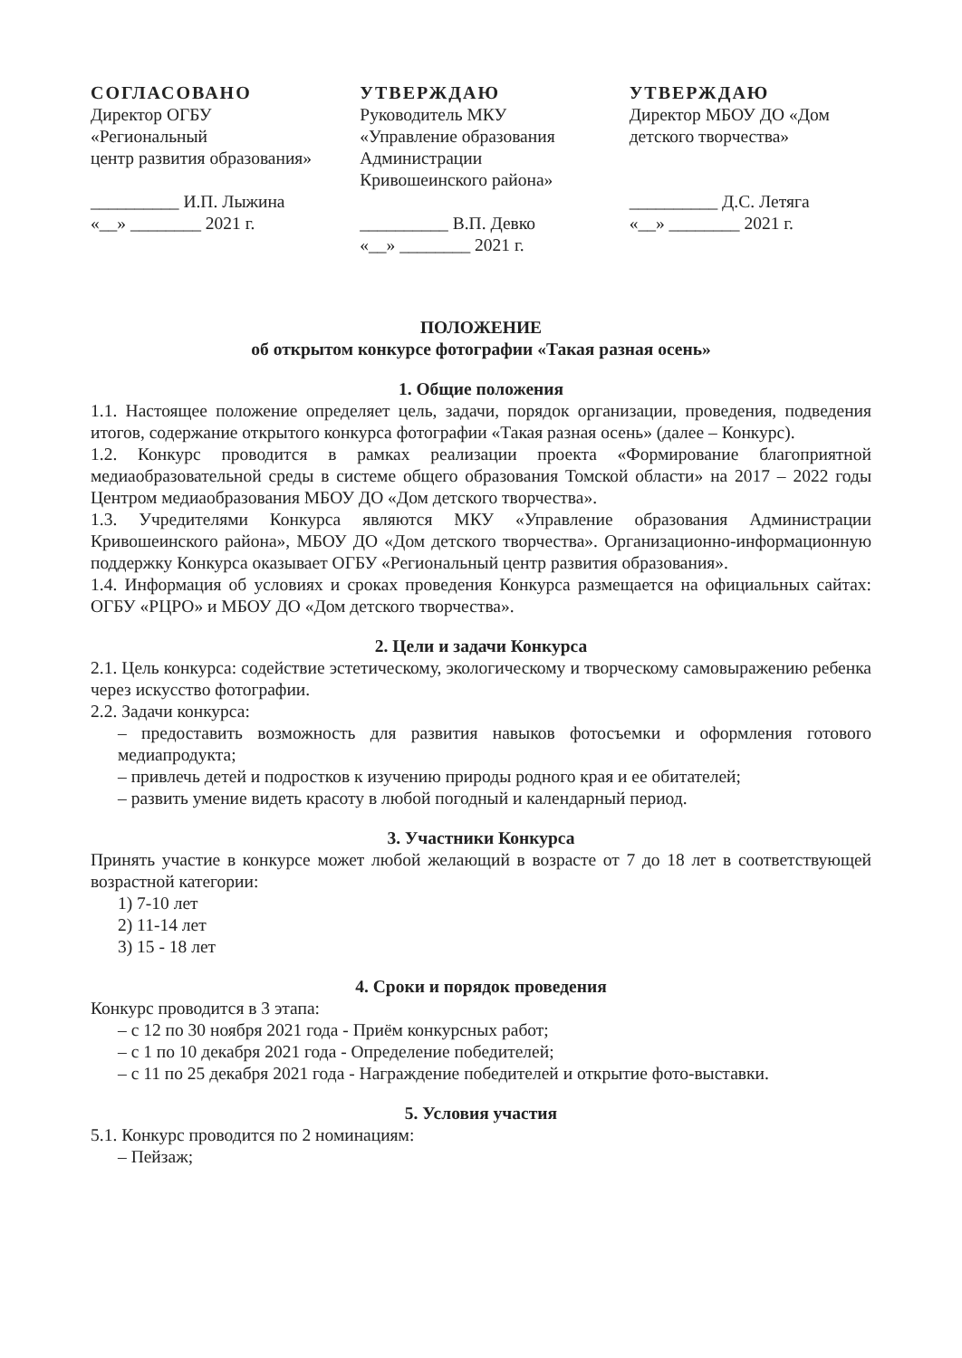СОГЛАСОВАНО
Директор ОГБУ
«Региональный
центр развития образования»
__________ И.П. Лыжина
«__» ________ 2021 г.
УТВЕРЖДАЮ
Руководитель МКУ
«Управление образования
Администрации
Кривошеинского района»
__________ В.П. Девко
«__» ________ 2021 г.
УТВЕРЖДАЮ
Директор МБОУ ДО «Дом детского творчества»
__________ Д.С. Летяга
«__» ________ 2021 г.
ПОЛОЖЕНИЕ
об открытом конкурсе фотографии «Такая разная осень»
1. Общие положения
1.1. Настоящее положение определяет цель, задачи, порядок организации, проведения, подведения итогов, содержание открытого конкурса фотографии «Такая разная осень» (далее – Конкурс).
1.2. Конкурс проводится в рамках реализации проекта «Формирование благоприятной медиаобразовательной среды в системе общего образования Томской области» на 2017 – 2022 годы Центром медиаобразования МБОУ ДО «Дом детского творчества».
1.3. Учредителями Конкурса являются МКУ «Управление образования Администрации Кривошеинского района», МБОУ ДО «Дом детского творчества». Организационно-информационную поддержку Конкурса оказывает ОГБУ «Региональный центр развития образования».
1.4. Информация об условиях и сроках проведения Конкурса размещается на официальных сайтах: ОГБУ «РЦРО» и МБОУ ДО «Дом детского творчества».
2. Цели и задачи Конкурса
2.1. Цель конкурса: содействие эстетическому, экологическому и творческому самовыражению ребенка через искусство фотографии.
2.2. Задачи конкурса:
– предоставить возможность для развития навыков фотосъемки и оформления готового медиапродукта;
– привлечь детей и подростков к изучению природы родного края и ее обитателей;
– развить умение видеть красоту в любой погодный и календарный период.
3. Участники Конкурса
Принять участие в конкурсе может любой желающий в возрасте от 7 до 18 лет в соответствующей возрастной категории:
1) 7-10 лет
2) 11-14 лет
3) 15 - 18 лет
4. Сроки и порядок проведения
Конкурс проводится в 3 этапа:
– с 12 по 30 ноября 2021 года - Приём конкурсных работ;
– с 1 по 10 декабря 2021 года - Определение победителей;
– с 11 по 25 декабря 2021 года - Награждение победителей и открытие фото-выставки.
5. Условия участия
5.1. Конкурс проводится по 2 номинациям:
– Пейзаж;